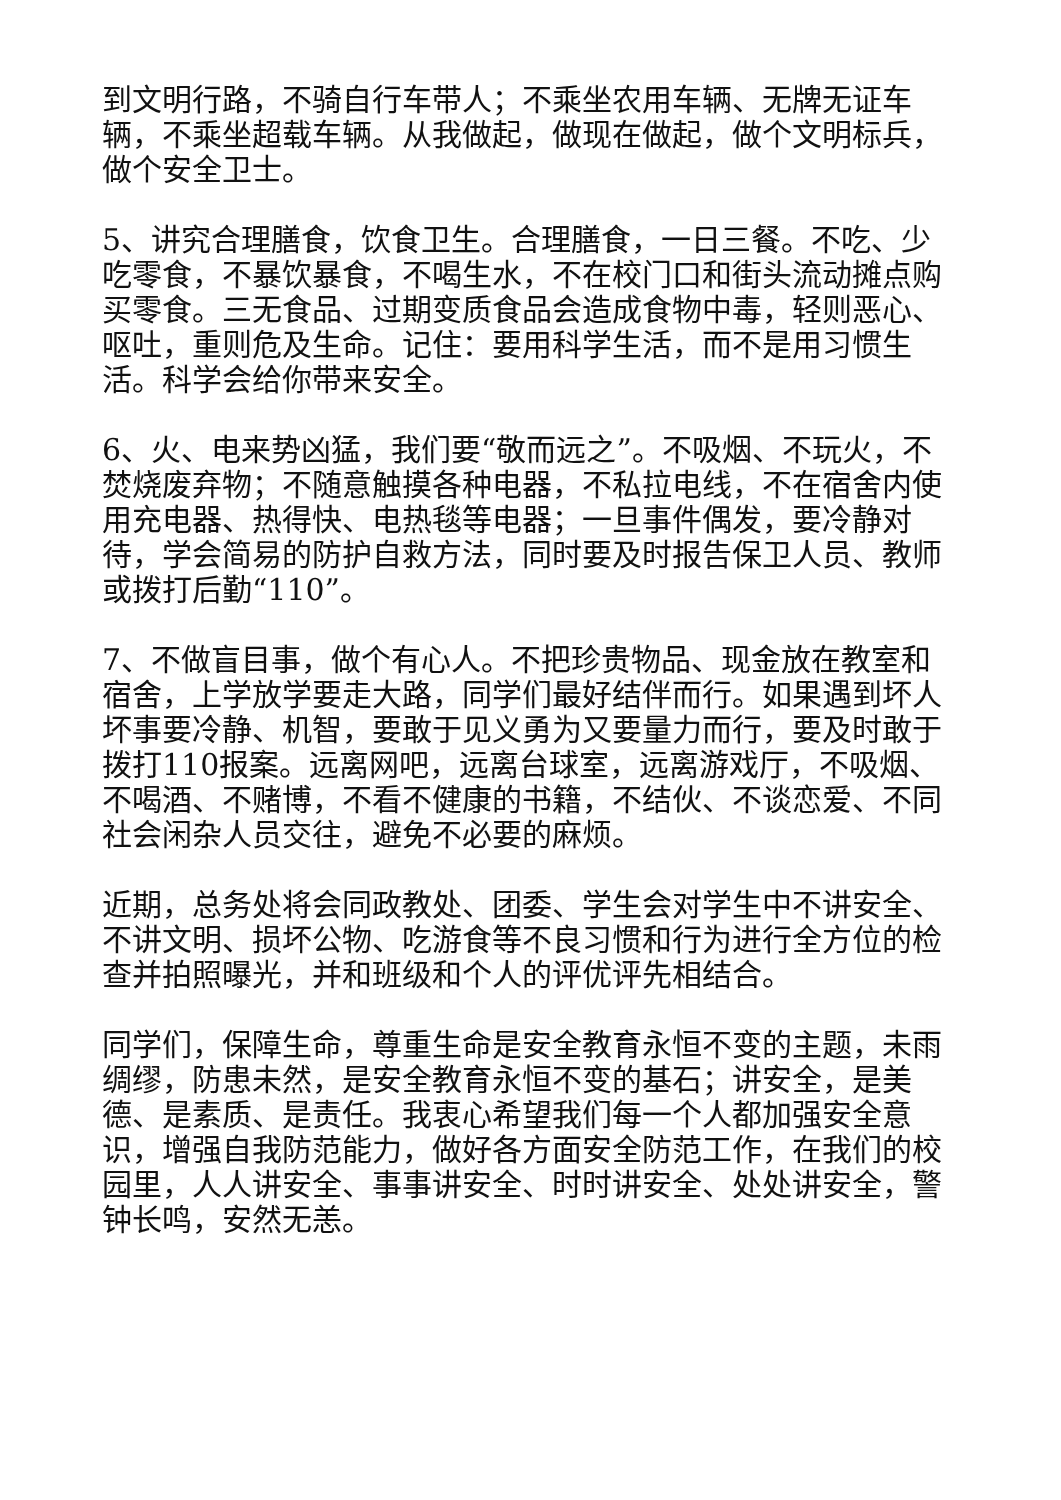到文明行路，不骑自行车带人；不乘坐农用车辆、无牌无证车辆，不乘坐超载车辆。从我做起，做现在做起，做个文明标兵，做个安全卫士。
5、讲究合理膳食，饮食卫生。合理膳食，一日三餐。不吃、少吃零食，不暴饮暴食，不喝生水，不在校门口和街头流动摊点购买零食。三无食品、过期变质食品会造成食物中毒，轻则恶心、呕吐，重则危及生命。记住：要用科学生活，而不是用习惯生活。科学会给你带来安全。
6、火、电来势凶猛，我们要“敬而远之”。不吸烟、不玩火，不焚烧废弃物；不随意触摸各种电器，不私拉电线，不在宿舍内使用充电器、热得快、电热毯等电器；一旦事件偶发，要冷静对待，学会简易的防护自救方法，同时要及时报告保卫人员、教师或拨打后勤“110”。
7、不做盲目事，做个有心人。不把珍贵物品、现金放在教室和宿舍，上学放学要走大路，同学们最好结伴而行。如果遇到坏人坏事要冷静、机智，要敢于见义勇为又要量力而行，要及时敢于拨打110报案。远离网吧，远离台球室，远离游戏厅，不吸烟、不喝酒、不赌博，不看不健康的书籍，不结伙、不谈恋爱、不同社会闲杂人员交往，避免不必要的麻烦。
近期，总务处将会同政教处、团委、学生会对学生中不讲安全、不讲文明、损坏公物、吃游食等不良习惯和行为进行全方位的检查并拍照曝光，并和班级和个人的评优评先相结合。
同学们，保障生命，尊重生命是安全教育永恒不变的主题，未雨绸缪，防患未然，是安全教育永恒不变的基石；讲安全，是美德、是素质、是责任。我衷心希望我们每一个人都加强安全意识，增强自我防范能力，做好各方面安全防范工作，在我们的校园里，人人讲安全、事事讲安全、时时讲安全、处处讲安全，警钟长鸣，安然无恙。